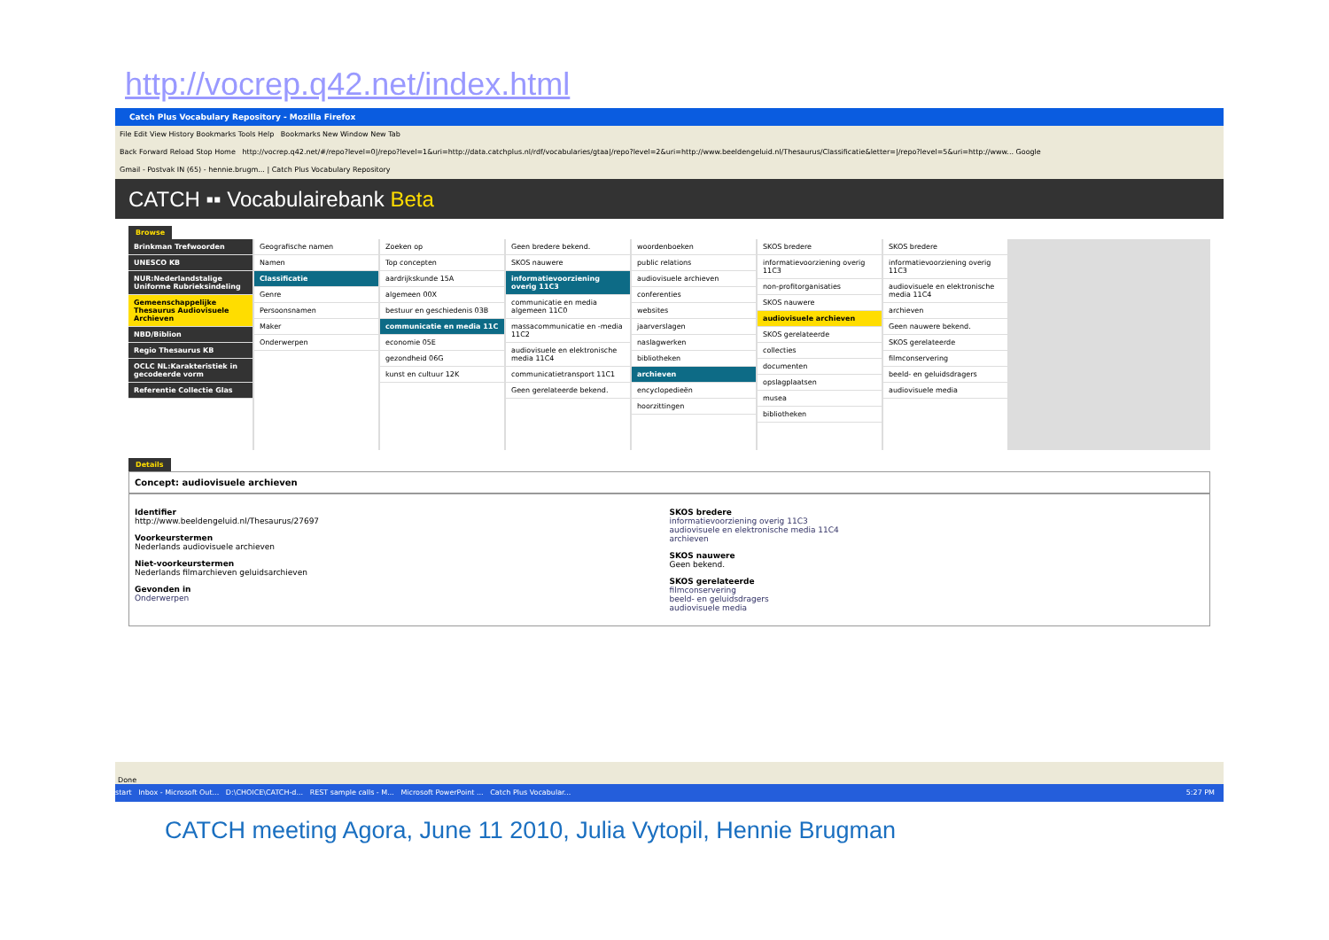http://vocrep.q42.net/index.html
Catch Plus Vocabulary Repository - Mozilla Firefox
File Edit View History Bookmarks Tools Help Bookmarks New Window New Tab
Back Forward Reload Stop Home http://vocrep.q42.net/#/repo?level=0|/repo?level=1&uri=http://data.catchplus.nl/rdf/vocabularies/gtaa|/repo?level=2&uri=http://www.beeldengeluid.nl/Thesaurus/Classificatie&letter=|/repo?level=5&uri=http://www... Google
Gmail - Postvak IN (65) - hennie.brugm... | Catch Plus Vocabulary Repository
CATCH ▪▪ Vocabulairebank Beta
Browse
Brinkman Trefwoorden
UNESCO KB
NUR:Nederlandstalige Uniforme Rubrieksindeling
Gemeenschappelijke Thesaurus Audiovisuele Archieven
NBD/Biblion
Regio Thesaurus KB
OCLC NL:Karakteristiek in gecodeerde vorm
Referentie Collectie Glas
Geografische namen
Namen
Classificatie
Genre
Persoonsnamen
Maker
Onderwerpen
Zoeken op
Top concepten
aardrijkskunde 15A
algemeen 00X
bestuur en geschiedenis 03B
communicatie en media 11C
economie 05E
gezondheid 06G
kunst en cultuur 12K
Geen bredere bekend.
SKOS nauwere
informatievoorziening overig 11C3
communicatie en media algemeen 11C0
massacommunicatie en -media 11C2
audiovisuele en elektronische media 11C4
communicatietransport 11C1
Geen gerelateerde bekend.
woordenboeken
public relations
audiovisuele archieven
conferenties
websites
jaarverslagen
naslagwerken
bibliotheken
archieven
encyclopedieën
hoorzittingen
SKOS bredere
informatievoorziening overig 11C3
non-profitorganisaties
SKOS nauwere
audiovisuele archieven
SKOS gerelateerde
collecties
documenten
opslagplaatsen
musea
bibliotheken
SKOS bredere
informatievoorziening overig 11C3
audiovisuele en elektronische media 11C4
archieven
Geen nauwere bekend.
SKOS gerelateerde
filmconservering
beeld- en geluidsdragers
audiovisuele media
Details
Concept: audiovisuele archieven
Identifier
http://www.beeldengeluid.nl/Thesaurus/27697
Voorkeurstermen
Nederlands audiovisuele archieven
Niet-voorkeurstermen
Nederlands filmarchieven geluidsarchieven
Gevonden in
Onderwerpen
SKOS bredere
informatievoorziening overig 11C3
audiovisuele en elektronische media 11C4
archieven
SKOS nauwere
Geen bekend.
SKOS gerelateerde
filmconservering
beeld- en geluidsdragers
audiovisuele media
Done
start Inbox - Microsoft Out... D:\CHOICE\CATCH-d... REST sample calls - M... Microsoft PowerPoint ... Catch Plus Vocabular... 5:27 PM
CATCH meeting Agora, June 11 2010, Julia Vytopil, Hennie Brugman